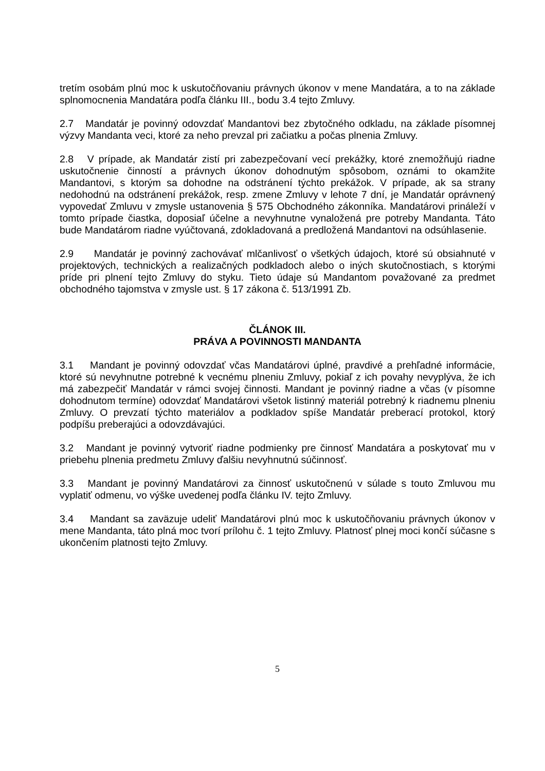tretím osobám plnú moc k uskutočňovaniu právnych úkonov v mene Mandatára, a to na základe splnomocnenia Mandatára podľa článku III., bodu 3.4 tejto Zmluvy.
2.7 Mandatár je povinný odovzdať Mandantovi bez zbytočného odkladu, na základe písomnej výzvy Mandanta veci, ktoré za neho prevzal pri začiatku a počas plnenia Zmluvy.
2.8 V prípade, ak Mandatár zistí pri zabezpečovaní vecí prekážky, ktoré znemožňujú riadne uskutočnenie činností a právnych úkonov dohodnutým spôsobom, oznámi to okamžite Mandantovi, s ktorým sa dohodne na odstránení týchto prekážok. V prípade, ak sa strany nedohodnú na odstránení prekážok, resp. zmene Zmluvy v lehote 7 dní, je Mandatár oprávnený vypovedať Zmluvu v zmysle ustanovenia § 575 Obchodného zákonníka. Mandatárovi prináleží v tomto prípade čiastka, doposiaľ účelne a nevyhnutne vynaložená pre potreby Mandanta. Táto bude Mandatárom riadne vyúčtovaná, zdokladovaná a predložená Mandantovi na odsúhlasenie.
2.9 Mandatár je povinný zachovávať mlčanlivosť o všetkých údajoch, ktoré sú obsiahnuté v projektových, technických a realizačných podkladoch alebo o iných skutočnostiach, s ktorými príde pri plnení tejto Zmluvy do styku. Tieto údaje sú Mandantom považované za predmet obchodného tajomstva v zmysle ust. § 17 zákona č. 513/1991 Zb.
ČLÁNOK III.
PRÁVA A POVINNOSTI MANDANTA
3.1 Mandant je povinný odovzdať včas Mandatárovi úplné, pravdivé a prehľadné informácie, ktoré sú nevyhnutne potrebné k vecnému plneniu Zmluvy, pokiaľ z ich povahy nevyplýva, že ich má zabezpečiť Mandatár v rámci svojej činnosti. Mandant je povinný riadne a včas (v písomne dohodnutom termíne) odovzdať Mandatárovi všetok listinný materiál potrebný k riadnemu plneniu Zmluvy. O prevzatí týchto materiálov a podkladov spíše Mandatár preberací protokol, ktorý podpíšu preberajúci a odovzdávajúci.
3.2 Mandant je povinný vytvoriť riadne podmienky pre činnosť Mandatára a poskytovať mu v priebehu plnenia predmetu Zmluvy ďalšiu nevyhnutnú súčinnosť.
3.3 Mandant je povinný Mandatárovi za činnosť uskutočnenú v súlade s touto Zmluvou mu vyplatiť odmenu, vo výške uvedenej podľa článku IV. tejto Zmluvy.
3.4 Mandant sa zaväzuje udeliť Mandatárovi plnú moc k uskutočňovaniu právnych úkonov v mene Mandanta, táto plná moc tvorí prílohu č. 1 tejto Zmluvy. Platnosť plnej moci končí súčasne s ukončením platnosti tejto Zmluvy.
5